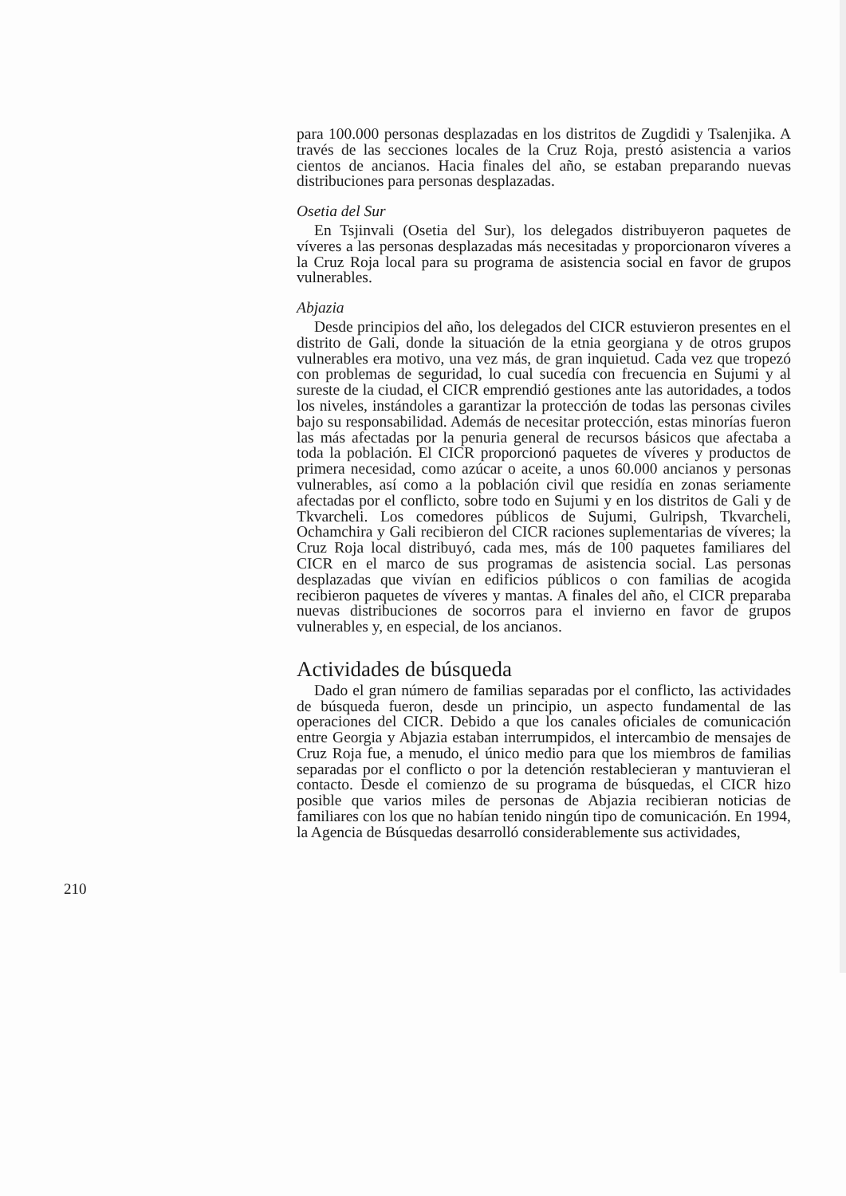para 100.000 personas desplazadas en los distritos de Zugdidi y Tsalenjika. A través de las secciones locales de la Cruz Roja, prestó asistencia a varios cientos de ancianos. Hacia finales del año, se estaban preparando nuevas distribuciones para personas desplazadas.
Osetia del Sur
En Tsjinvali (Osetia del Sur), los delegados distribuyeron paquetes de víveres a las personas desplazadas más necesitadas y proporcionaron víveres a la Cruz Roja local para su programa de asistencia social en favor de grupos vulnerables.
Abjazia
Desde principios del año, los delegados del CICR estuvieron presentes en el distrito de Gali, donde la situación de la etnia georgiana y de otros grupos vulnerables era motivo, una vez más, de gran inquietud. Cada vez que tropezó con problemas de seguridad, lo cual sucedía con frecuencia en Sujumi y al sureste de la ciudad, el CICR emprendió gestiones ante las autoridades, a todos los niveles, instándoles a garantizar la protección de todas las personas civiles bajo su responsabilidad. Además de necesitar protección, estas minorías fueron las más afectadas por la penuria general de recursos básicos que afectaba a toda la población. El CICR proporcionó paquetes de víveres y productos de primera necesidad, como azúcar o aceite, a unos 60.000 ancianos y personas vulnerables, así como a la población civil que residía en zonas seriamente afectadas por el conflicto, sobre todo en Sujumi y en los distritos de Gali y de Tkvarcheli. Los comedores públicos de Sujumi, Gulripsh, Tkvarcheli, Ochamchira y Gali recibieron del CICR raciones suplementarias de víveres; la Cruz Roja local distribuyó, cada mes, más de 100 paquetes familiares del CICR en el marco de sus programas de asistencia social. Las personas desplazadas que vivían en edificios públicos o con familias de acogida recibieron paquetes de víveres y mantas. A finales del año, el CICR preparaba nuevas distribuciones de socorros para el invierno en favor de grupos vulnerables y, en especial, de los ancianos.
Actividades de búsqueda
Dado el gran número de familias separadas por el conflicto, las actividades de búsqueda fueron, desde un principio, un aspecto fundamental de las operaciones del CICR. Debido a que los canales oficiales de comunicación entre Georgia y Abjazia estaban interrumpidos, el intercambio de mensajes de Cruz Roja fue, a menudo, el único medio para que los miembros de familias separadas por el conflicto o por la detención restablecieran y mantuvieran el contacto. Desde el comienzo de su programa de búsquedas, el CICR hizo posible que varios miles de personas de Abjazia recibieran noticias de familiares con los que no habían tenido ningún tipo de comunicación. En 1994, la Agencia de Búsquedas desarrolló considerablemente sus actividades,
210